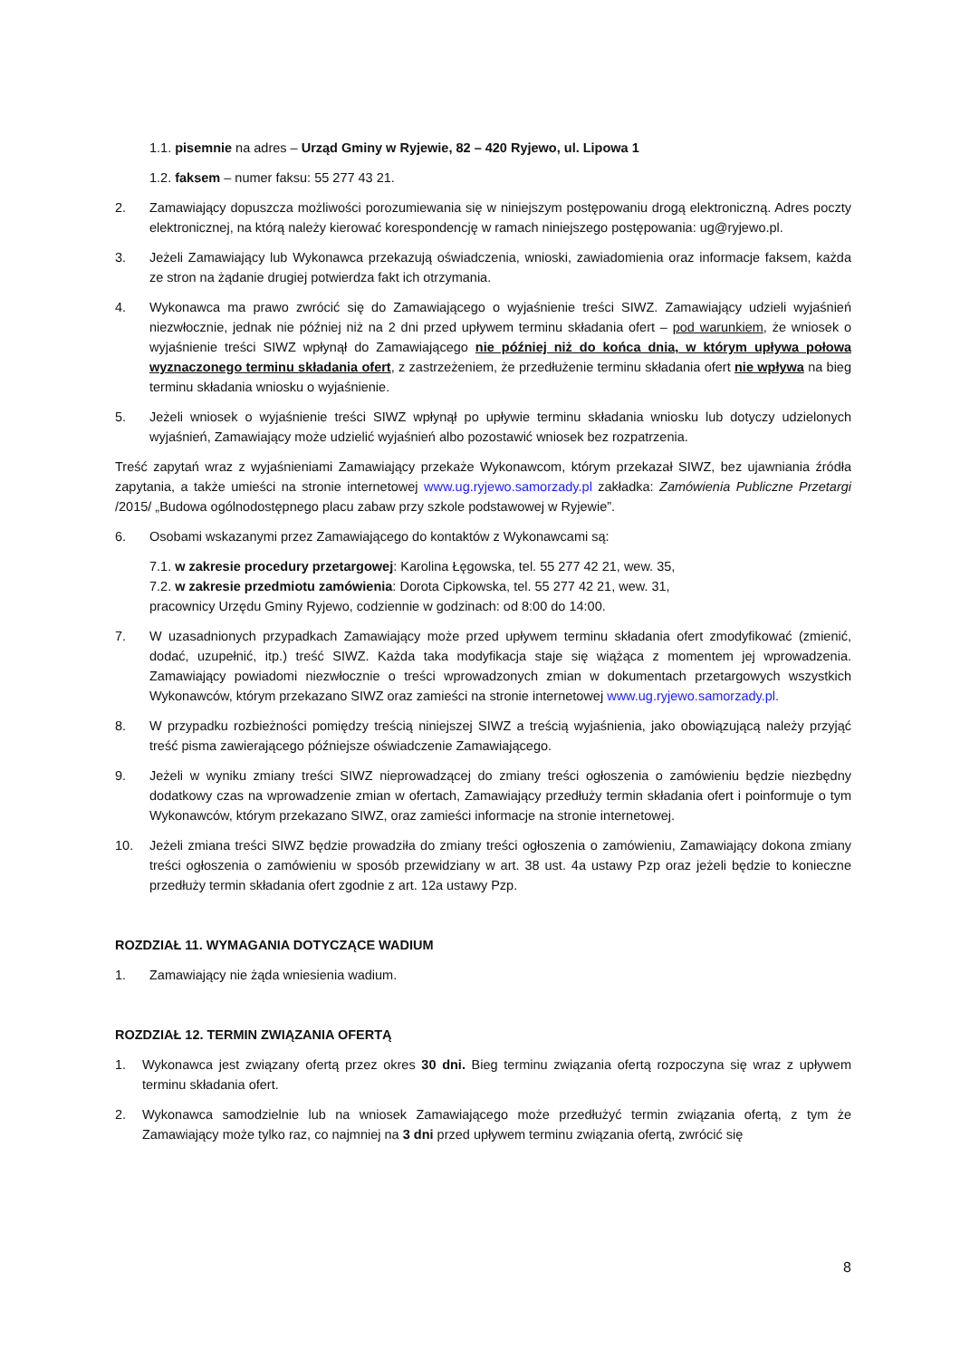1.1. pisemnie na adres – Urząd Gminy w Ryjewie, 82 – 420 Ryjewo, ul. Lipowa 1
1.2. faksem – numer faksu: 55 277 43 21.
2. Zamawiający dopuszcza możliwości porozumiewania się w niniejszym postępowaniu drogą elektroniczną. Adres poczty elektronicznej, na którą należy kierować korespondencję w ramach niniejszego postępowania: ug@ryjewo.pl.
3. Jeżeli Zamawiający lub Wykonawca przekazują oświadczenia, wnioski, zawiadomienia oraz informacje faksem, każda ze stron na żądanie drugiej potwierdza fakt ich otrzymania.
4. Wykonawca ma prawo zwrócić się do Zamawiającego o wyjaśnienie treści SIWZ. Zamawiający udzieli wyjaśnień niezwłocznie, jednak nie później niż na 2 dni przed upływem terminu składania ofert – pod warunkiem, że wniosek o wyjaśnienie treści SIWZ wpłynął do Zamawiającego nie później niż do końca dnia, w którym upływa połowa wyznaczonego terminu składania ofert, z zastrzeżeniem, że przedłużenie terminu składania ofert nie wpływa na bieg terminu składania wniosku o wyjaśnienie.
5. Jeżeli wniosek o wyjaśnienie treści SIWZ wpłynął po upływie terminu składania wniosku lub dotyczy udzielonych wyjaśnień, Zamawiający może udzielić wyjaśnień albo pozostawić wniosek bez rozpatrzenia.
Treść zapytań wraz z wyjaśnieniami Zamawiający przekaże Wykonawcom, którym przekazał SIWZ, bez ujawniania źródła zapytania, a także umieści na stronie internetowej www.ug.ryjewo.samorzady.pl zakładka: Zamówienia Publiczne Przetargi /2015/ „Budowa ogólnodostępnego placu zabaw przy szkole podstawowej w Ryjewie”.
6. Osobami wskazanymi przez Zamawiającego do kontaktów z Wykonawcami są:
7.1. w zakresie procedury przetargowej: Karolina Łęgowska, tel. 55 277 42 21, wew. 35,
7.2. w zakresie przedmiotu zamówienia: Dorota Cipkowska, tel. 55 277 42 21, wew. 31,
pracownicy Urzędu Gminy Ryjewo, codziennie w godzinach: od 8:00 do 14:00.
7. W uzasadnionych przypadkach Zamawiający może przed upływem terminu składania ofert zmodyfikować (zmienić, dodać, uzupełnić, itp.) treść SIWZ. Każda taka modyfikacja staje się wiążąca z momentem jej wprowadzenia. Zamawiający powiadomi niezwłocznie o treści wprowadzonych zmian w dokumentach przetargowych wszystkich Wykonawców, którym przekazano SIWZ oraz zamieści na stronie internetowej www.ug.ryjewo.samorzady.pl.
8. W przypadku rozbieżności pomiędzy treścią niniejszej SIWZ a treścią wyjaśnienia, jako obowiązującą należy przyjąć treść pisma zawierającego późniejsze oświadczenie Zamawiającego.
9. Jeżeli w wyniku zmiany treści SIWZ nieprowadzącej do zmiany treści ogłoszenia o zamówieniu będzie niezbędny dodatkowy czas na wprowadzenie zmian w ofertach, Zamawiający przedłuży termin składania ofert i poinformuje o tym Wykonawców, którym przekazano SIWZ, oraz zamieści informacje na stronie internetowej.
10. Jeżeli zmiana treści SIWZ będzie prowadziła do zmiany treści ogłoszenia o zamówieniu, Zamawiający dokona zmiany treści ogłoszenia o zamówieniu w sposób przewidziany w art. 38 ust. 4a ustawy Pzp oraz jeżeli będzie to konieczne przedłuży termin składania ofert zgodnie z art. 12a ustawy Pzp.
ROZDZIAŁ 11. WYMAGANIA DOTYCZĄCE WADIUM
1. Zamawiający nie żąda wniesienia wadium.
ROZDZIAŁ 12. TERMIN ZWIĄZANIA OFERTĄ
1. Wykonawca jest związany ofertą przez okres 30 dni. Bieg terminu związania ofertą rozpoczyna się wraz z upływem terminu składania ofert.
2. Wykonawca samodzielnie lub na wniosek Zamawiającego może przedłużyć termin związania ofertą, z tym że Zamawiający może tylko raz, co najmniej na 3 dni przed upływem terminu związania ofertą, zwrócić się
8